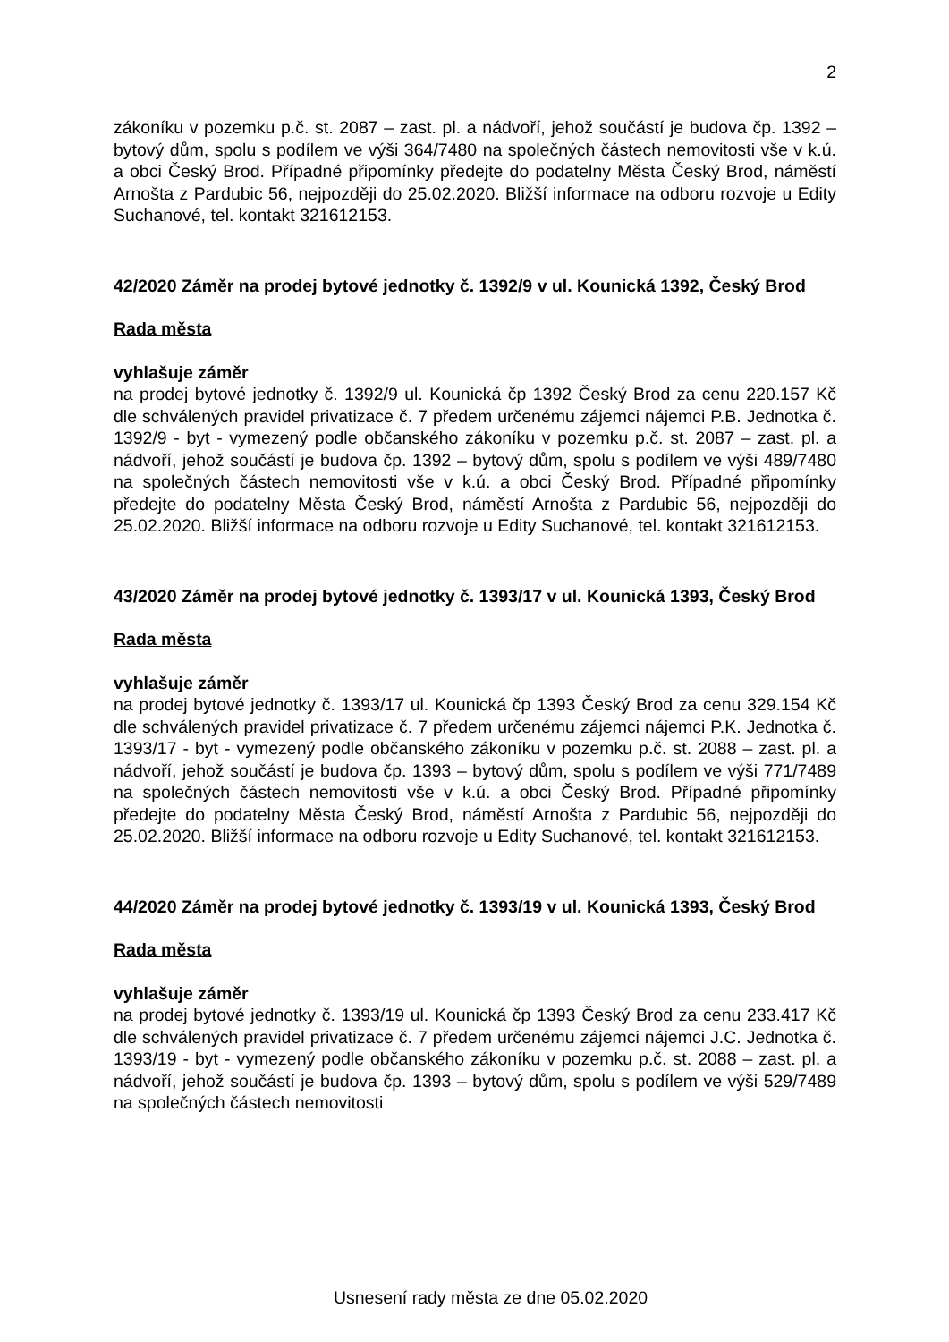2
zákoníku v pozemku p.č. st. 2087 – zast. pl. a nádvoří, jehož součástí je budova čp. 1392 – bytový dům, spolu s podílem ve výši 364/7480 na společných částech nemovitosti vše v k.ú. a obci Český Brod. Případné připomínky předejte do podatelny Města Český Brod, náměstí Arnošta z Pardubic 56, nejpozději do 25.02.2020. Bližší informace na odboru rozvoje u Edity Suchanové, tel. kontakt 321612153.
42/2020 Záměr na prodej bytové jednotky č. 1392/9 v ul. Kounická 1392, Český Brod
Rada města
vyhlašuje záměr
na prodej bytové jednotky č. 1392/9 ul. Kounická čp 1392 Český Brod za cenu 220.157 Kč dle schválených pravidel privatizace č. 7 předem určenému zájemci nájemci P.B. Jednotka č. 1392/9 - byt - vymezený podle občanského zákoníku v pozemku p.č. st. 2087 – zast. pl. a nádvoří, jehož součástí je budova čp. 1392 – bytový dům, spolu s podílem ve výši 489/7480 na společných částech nemovitosti vše v k.ú. a obci Český Brod. Případné připomínky předejte do podatelny Města Český Brod, náměstí Arnošta z Pardubic 56, nejpozději do 25.02.2020. Bližší informace na odboru rozvoje u Edity Suchanové, tel. kontakt 321612153.
43/2020 Záměr na prodej bytové jednotky č. 1393/17 v ul. Kounická 1393, Český Brod
Rada města
vyhlašuje záměr
na prodej bytové jednotky č. 1393/17 ul. Kounická čp 1393 Český Brod za cenu 329.154 Kč dle schválených pravidel privatizace č. 7 předem určenému zájemci nájemci P.K. Jednotka č. 1393/17 - byt - vymezený podle občanského zákoníku v pozemku p.č. st. 2088 – zast. pl. a nádvoří, jehož součástí je budova čp. 1393 – bytový dům, spolu s podílem ve výši 771/7489 na společných částech nemovitosti vše v k.ú. a obci Český Brod. Případné připomínky předejte do podatelny Města Český Brod, náměstí Arnošta z Pardubic 56, nejpozději do 25.02.2020. Bližší informace na odboru rozvoje u Edity Suchanové, tel. kontakt 321612153.
44/2020 Záměr na prodej bytové jednotky č. 1393/19 v ul. Kounická 1393, Český Brod
Rada města
vyhlašuje záměr
na prodej bytové jednotky č. 1393/19 ul. Kounická čp 1393 Český Brod za cenu 233.417 Kč dle schválených pravidel privatizace č. 7 předem určenému zájemci nájemci J.C. Jednotka č. 1393/19 - byt - vymezený podle občanského zákoníku v pozemku p.č. st. 2088 – zast. pl. a nádvoří, jehož součástí je budova čp. 1393 – bytový dům, spolu s podílem ve výši 529/7489 na společných částech nemovitosti
Usnesení rady města ze dne 05.02.2020